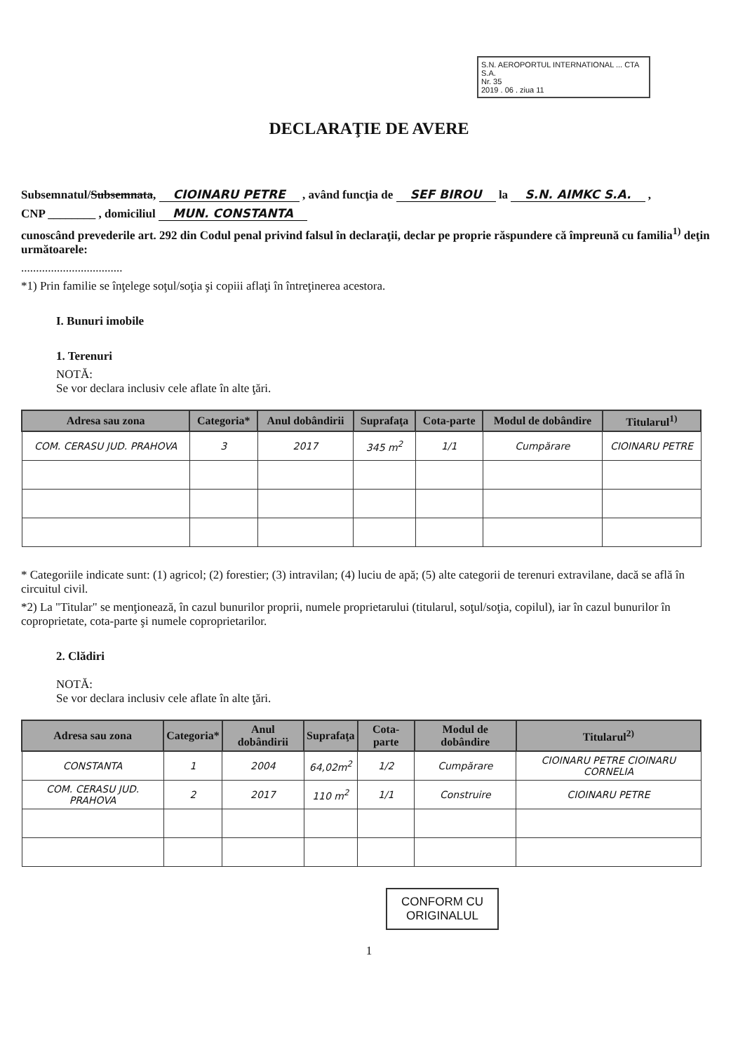S.N. AEROPORTUL INTERNATIONAL ... CTA S.A.
Nr. 35
2019 . 06 . ziua 11
DECLARAŢIE DE AVERE
Subsemnatul/Subsemnata, CIOINARU PETRE , având funcţia de SEF BIROU la S.N. AIMKC S.A. ,
CNP ________ , domiciliul MUN. CONSTANTA
cunoscând prevederile art. 292 din Codul penal privind falsul în declaraţii, declar pe proprie răspundere că împreună cu familia<sup>1)</sup> deţin următoarele:
..................................
*1) Prin familie se înţelege soţul/soţia şi copiii aflaţi în întreţinerea acestora.
I. Bunuri imobile
1. Terenuri
NOTĂ:
Se vor declara inclusiv cele aflate în alte ţări.
| Adresa sau zona | Categoria* | Anul dobândirii | Suprafaţa | Cota-parte | Modul de dobândire | Titularul<sup>1)</sup> |
| --- | --- | --- | --- | --- | --- | --- |
| COM. CERASU JUD. PRAHOVA | 3 | 2017 | 345 m<sup>2</sup> | 1/1 | Cumpărare | CIOINARU PETRE |
* Categoriile indicate sunt: (1) agricol; (2) forestier; (3) intravilan; (4) luciu de apă; (5) alte categorii de terenuri extravilane, dacă se află în circuitul civil.
*2) La "Titular" se menţionează, în cazul bunurilor proprii, numele proprietarului (titularul, soţul/soţia, copilul), iar în cazul bunurilor în coproprietate, cota-parte şi numele coproprietarilor.
2. Clădiri
NOTĂ:
Se vor declara inclusiv cele aflate în alte ţări.
| Adresa sau zona | Categoria* | Anul dobândirii | Suprafaţa | Cota-parte | Modul de dobândire | Titularul<sup>2)</sup> |
| --- | --- | --- | --- | --- | --- | --- |
| CONSTANTA | 1 | 2004 | 64,02m<sup>2</sup> | 1/2 | Cumpărare | CIOINARU PETRE CIOINARU CORNELIA |
| COM. CERASU JUD. PRAHOVA | 2 | 2017 | 110 m<sup>2</sup> | 1/1 | Construire | CIOINARU PETRE |
CONFORM CU
ORIGINALUL
1